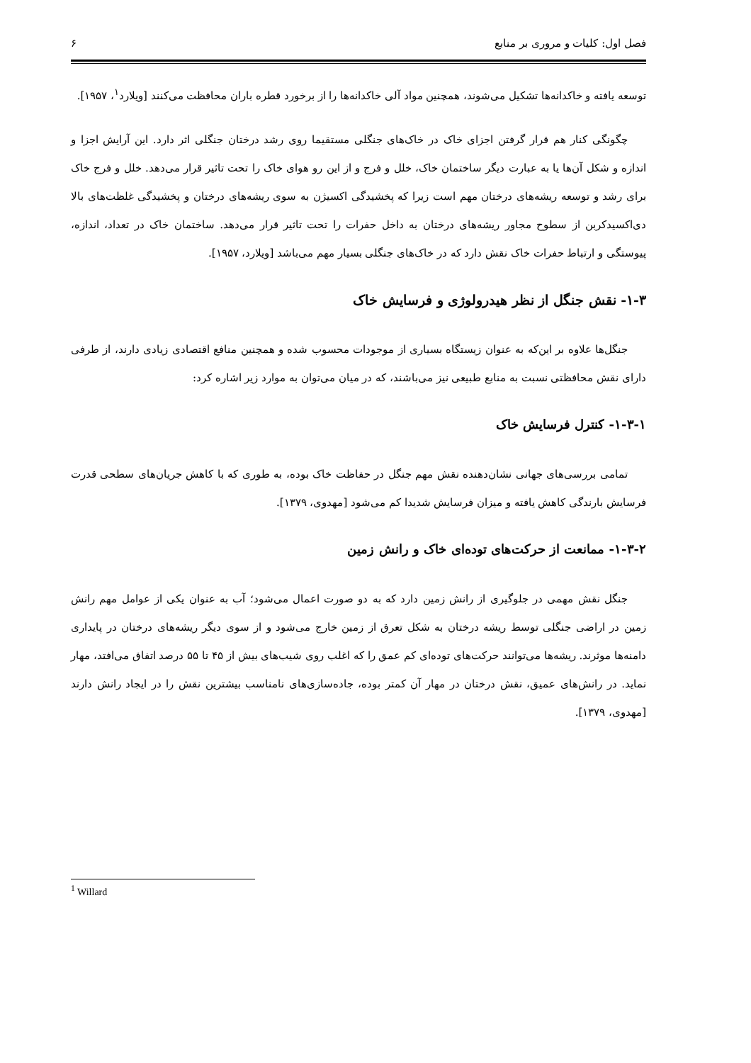فصل اول: کلیات و مروری بر منابع ۶
توسعه یافته و خاکدانه‌ها تشکیل می‌شوند، همچنین مواد آلی خاکدانه‌ها را از برخورد قطره باران محافظت می‌کنند [ویلارد<sup>۱</sup>، ۱۹۵۷].
چگونگی کنار هم قرار گرفتن اجزای خاک در خاک‌های جنگلی مستقیما روی رشد درختان جنگلی اثر دارد. این آرایش اجزا و اندازه و شکل آن‌ها یا به عبارت دیگر ساختمان خاک، خلل و فرج و از این رو هوای خاک را تحت تاثیر قرار می‌دهد. خلل و فرج خاک برای رشد و توسعه ریشه‌های درختان مهم است زیرا که پخشیدگی اکسیژن به سوی ریشه‌های درختان و پخشیدگی غلظت‌های بالا دی‌اکسیدکربن از سطوح مجاور ریشه‌های درختان به داخل حفرات را تحت تاثیر قرار می‌دهد. ساختمان خاک در تعداد، اندازه، پیوستگی و ارتباط حفرات خاک نقش دارد که در خاک‌های جنگلی بسیار مهم می‌باشد [ویلارد، ۱۹۵۷].
۱-۳- نقش جنگل از نظر هیدرولوژی و فرسایش خاک
جنگل‌ها علاوه بر این‌که به عنوان زیستگاه بسیاری از موجودات محسوب شده و همچنین منافع اقتصادی زیادی دارند، از طرفی دارای نقش محافظتی نسبت به منابع طبیعی نیز می‌باشند، که در میان می‌توان به موارد زیر اشاره کرد:
۱-۳-۱- کنترل فرسایش خاک
تمامی بررسی‌های جهانی نشان‌دهنده نقش مهم جنگل در حفاظت خاک بوده، به طوری که با کاهش جریان‌های سطحی قدرت فرسایش بارندگی کاهش یافته و میزان فرسایش شدیدا کم می‌شود [مهدوی، ۱۳۷۹].
۱-۳-۲- ممانعت از حرکت‌های توده‌ای خاک و رانش زمین
جنگل نقش مهمی در جلوگیری از رانش زمین دارد که به دو صورت اعمال می‌شود؛ آب به عنوان یکی از عوامل مهم رانش زمین در اراضی جنگلی توسط ریشه درختان به شکل تعرق از زمین خارج می‌شود و از سوی دیگر ریشه‌های درختان در پایداری دامنه‌ها موثرند. ریشه‌ها می‌توانند حرکت‌های توده‌ای کم عمق را که اغلب روی شیب‌های بیش از ۴۵ تا ۵۵ درصد اتفاق می‌افتد، مهار نماید. در رانش‌های عمیق، نقش درختان در مهار آن کمتر بوده، جاده‌سازی‌های نامناسب بیشترین نقش را در ایجاد رانش دارند [مهدوی، ۱۳۷۹].
<sup>1</sup> Willard